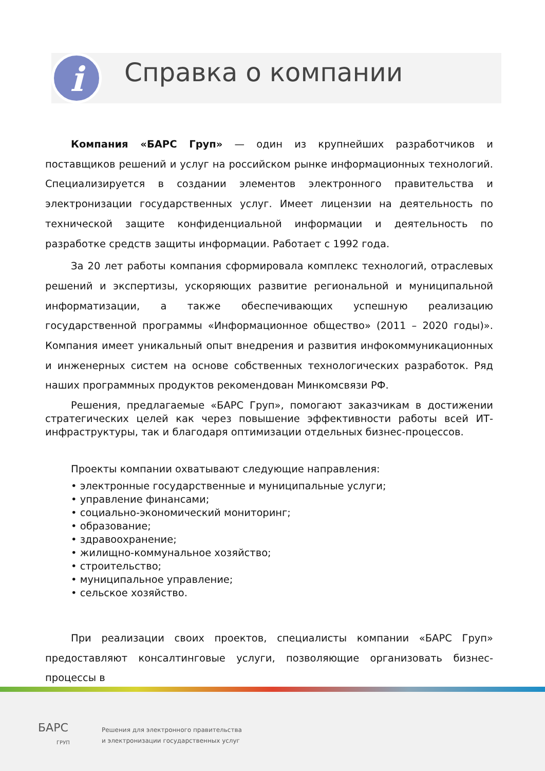i Справка о компании
Компания «БАРС Груп» — один из крупнейших разработчиков и поставщиков решений и услуг на российском рынке информационных технологий. Специализируется в создании элементов электронного правительства и электронизации государственных услуг. Имеет лицензии на деятельность по технической защите конфиденциальной информации и деятельность по разработке средств защиты информации. Работает с 1992 года.
За 20 лет работы компания сформировала комплекс технологий, отраслевых решений и экспертизы, ускоряющих развитие региональной и муниципальной информатизации, а также обеспечивающих успешную реализацию государственной программы «Информационное общество» (2011 – 2020 годы)». Компания имеет уникальный опыт внедрения и развития инфокоммуникационных и инженерных систем на основе собственных технологических разработок. Ряд наших программных продуктов рекомендован Минкомсвязи РФ.
Решения, предлагаемые «БАРС Груп», помогают заказчикам в достижении стратегических целей как через повышение эффективности работы всей ИТ-инфраструктуры, так и благодаря оптимизации отдельных бизнес-процессов.
Проекты компании охватывают следующие направления:
• электронные государственные и муниципальные услуги;
• управление финансами;
• социально-экономический мониторинг;
• образование;
• здравоохранение;
• жилищно-коммунальное хозяйство;
• строительство;
• муниципальное управление;
• сельское хозяйство.
При реализации своих проектов, специалисты компании «БАРС Груп» предоставляют консалтинговые услуги, позволяющие организовать бизнес-процессы в
БАРС
ГРУП
Решения для электронного правительства
и электронизации государственных услуг